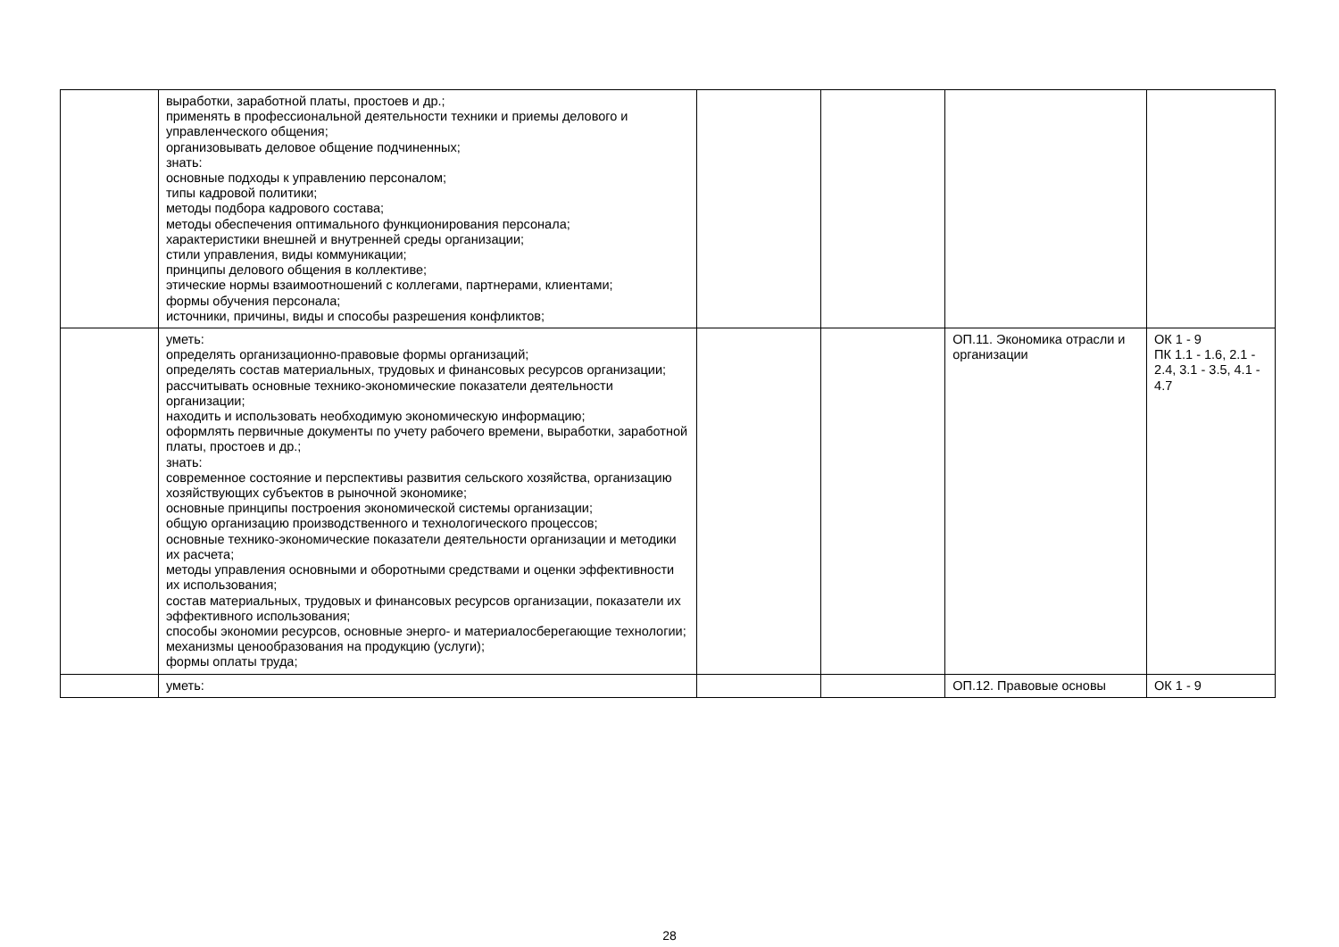| | выработки, заработной платы, простоев и др.; применять в профессиональной деятельности техники и приемы делового и управленческого общения; организовывать деловое общение подчиненных; знать: основные подходы к управлению персоналом; типы кадровой политики; методы подбора кадрового состава; методы обеспечения оптимального функционирования персонала; характеристики внешней и внутренней среды организации; стили управления, виды коммуникации; принципы делового общения в коллективе; этические нормы взаимоотношений с коллегами, партнерами, клиентами; формы обучения персонала; источники, причины, виды и способы разрешения конфликтов; | | | | |
| | уметь: определять организационно-правовые формы организаций; определять состав материальных, трудовых и финансовых ресурсов организации; рассчитывать основные технико-экономические показатели деятельности организации; находить и использовать необходимую экономическую информацию; оформлять первичные документы по учету рабочего времени, выработки, заработной платы, простоев и др.; знать: современное состояние и перспективы развития сельского хозяйства, организацию хозяйствующих субъектов в рыночной экономике; основные принципы построения экономической системы организации; общую организацию производственного и технологического процессов; основные технико-экономические показатели деятельности организации и методики их расчета; методы управления основными и оборотными средствами и оценки эффективности их использования; состав материальных, трудовых и финансовых ресурсов организации, показатели их эффективного использования; способы экономии ресурсов, основные энерго- и материалосберегающие технологии; механизмы ценообразования на продукцию (услуги); формы оплаты труда; | | | ОП.11. Экономика отрасли и организации | ОК 1 - 9 ПК 1.1 - 1.6, 2.1 - 2.4, 3.1 - 3.5, 4.1 - 4.7 |
| | уметь: | | | ОП.12. Правовые основы | ОК 1 - 9 |
28